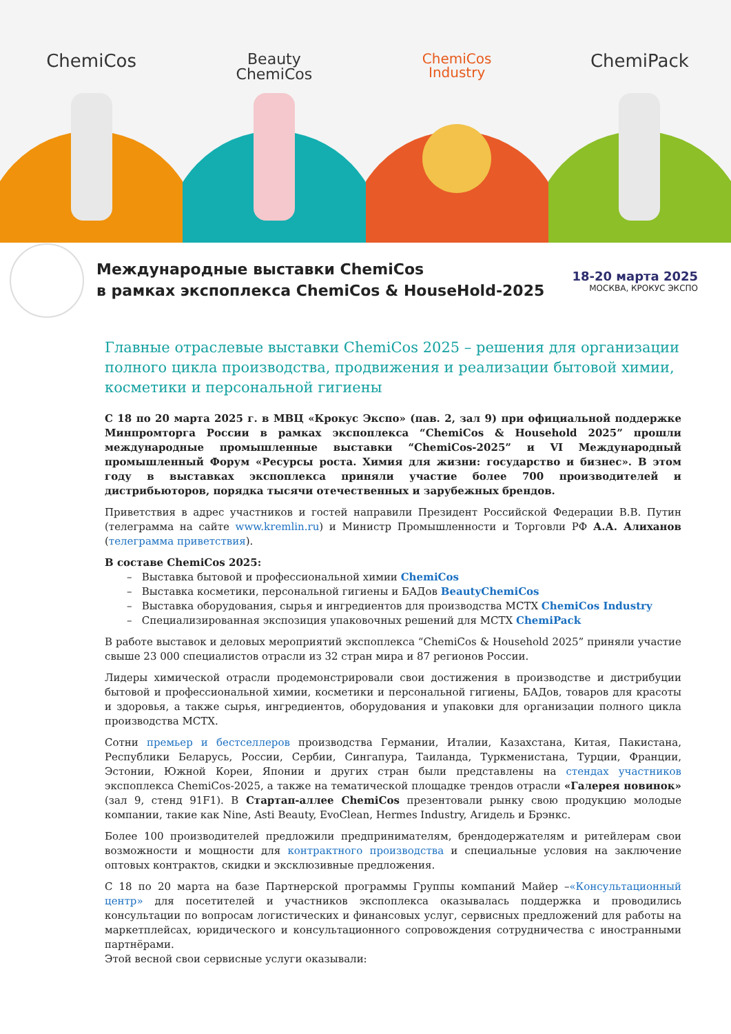ChemiCos
Beauty
ChemiCos
ChemiCos
Industry
ChemiPack
Международные выставки ChemiCos
в рамках экспоплекса ChemiCos & HouseHold-2025
18-20 марта 2025
МОСКВА, КРОКУС ЭКСПО
Главные отраслевые выставки ChemiCos 2025 – решения для организации полного цикла производства, продвижения и реализации бытовой химии, косметики и персональной гигиены
С 18 по 20 марта 2025 г. в МВЦ «Крокус Экспо» (пав. 2, зал 9) при официальной поддержке Минпромторга России в рамках экспоплекса “ChemiCos & Household 2025” прошли международные промышленные выставки “ChemiCos-2025” и VI Международный промышленный Форум «Ресурсы роста. Химия для жизни: государство и бизнес». В этом году в выставках экспоплекса приняли участие более 700 производителей и дистрибьюторов, порядка тысячи отечественных и зарубежных брендов.
Приветствия в адрес участников и гостей направили Президент Российской Федерации В.В. Путин (телеграмма на сайте www.kremlin.ru) и Министр Промышленности и Торговли РФ А.А. Алиханов (телеграмма приветствия).
В составе ChemiCos 2025:
– Выставка бытовой и профессиональной химии ChemiCos
– Выставка косметики, персональной гигиены и БАДов BeautyChemiCos
– Выставка оборудования, сырья и ингредиентов для производства МСТХ ChemiCos Industry
– Специализированная экспозиция упаковочных решений для МСТХ ChemiPack
В работе выставок и деловых мероприятий экспоплекса “ChemiCos & Household 2025” приняли участие свыше 23 000 специалистов отрасли из 32 стран мира и 87 регионов России.
Лидеры химической отрасли продемонстрировали свои достижения в производстве и дистрибуции бытовой и профессиональной химии, косметики и персональной гигиены, БАДов, товаров для красоты и здоровья, а также сырья, ингредиентов, оборудования и упаковки для организации полного цикла производства МСТХ.
Сотни премьер и бестселлеров производства Германии, Италии, Казахстана, Китая, Пакистана, Республики Беларусь, России, Сербии, Сингапура, Таиланда, Туркменистана, Турции, Франции, Эстонии, Южной Кореи, Японии и других стран были представлены на стендах участников экспоплекса ChemiCos-2025, а также на тематической площадке трендов отрасли «Галерея новинок» (зал 9, стенд 91F1). В Стартап-аллее ChemiCos презентовали рынку свою продукцию молодые компании, такие как Nine, Asti Beauty, EvoClean, Hermes Industry, Агидель и Брэнкс.
Более 100 производителей предложили предпринимателям, брендодержателям и ритейлерам свои возможности и мощности для контрактного производства и специальные условия на заключение оптовых контрактов, скидки и эксклюзивные предложения.
С 18 по 20 марта на базе Партнерской программы Группы компаний Майер –«Консультационный центр» для посетителей и участников экспоплекса оказывалась поддержка и проводились консультации по вопросам логистических и финансовых услуг, сервисных предложений для работы на маркетплейсах, юридического и консультационного сопровождения сотрудничества с иностранными партнёрами.
Этой весной свои сервисные услуги оказывали: